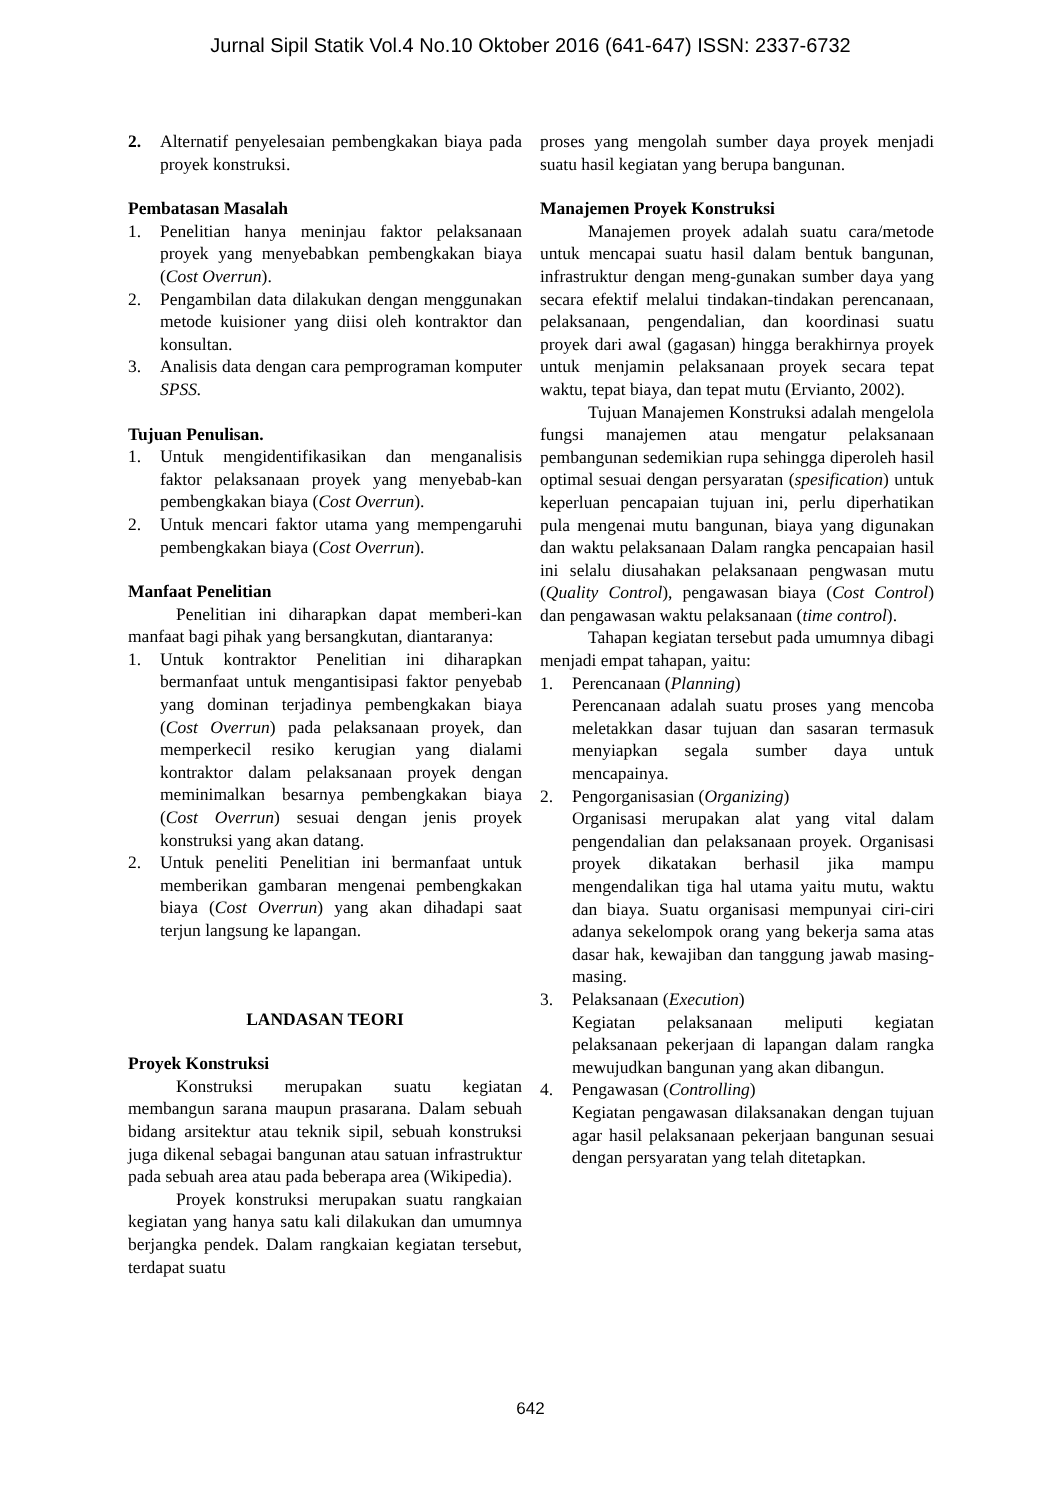Jurnal Sipil Statik Vol.4 No.10 Oktober 2016 (641-647) ISSN: 2337-6732
2. Alternatif penyelesaian pembengkakan biaya pada proyek konstruksi.
Pembatasan Masalah
1. Penelitian hanya meninjau faktor pelaksanaan proyek yang menyebabkan pembengkakan biaya (Cost Overrun).
2. Pengambilan data dilakukan dengan menggunakan metode kuisioner yang diisi oleh kontraktor dan konsultan.
3. Analisis data dengan cara pemprograman komputer SPSS.
Tujuan Penulisan.
1. Untuk mengidentifikasikan dan menganalisis faktor pelaksanaan proyek yang menyebab-kan pembengkakan biaya (Cost Overrun).
2. Untuk mencari faktor utama yang mempengaruhi pembengkakan biaya (Cost Overrun).
Manfaat Penelitian
Penelitian ini diharapkan dapat memberi-kan manfaat bagi pihak yang bersangkutan, diantaranya:
1. Untuk kontraktor Penelitian ini diharapkan bermanfaat untuk mengantisipasi faktor penyebab yang dominan terjadinya pembengkakan biaya (Cost Overrun) pada pelaksanaan proyek, dan memperkecil resiko kerugian yang dialami kontraktor dalam pelaksanaan proyek dengan meminimalkan besarnya pembengkakan biaya (Cost Overrun) sesuai dengan jenis proyek konstruksi yang akan datang.
2. Untuk peneliti Penelitian ini bermanfaat untuk memberikan gambaran mengenai pembengkakan biaya (Cost Overrun) yang akan dihadapi saat terjun langsung ke lapangan.
LANDASAN TEORI
Proyek Konstruksi
Konstruksi merupakan suatu kegiatan membangun sarana maupun prasarana. Dalam sebuah bidang arsitektur atau teknik sipil, sebuah konstruksi juga dikenal sebagai bangunan atau satuan infrastruktur pada sebuah area atau pada beberapa area (Wikipedia).
Proyek konstruksi merupakan suatu rangkaian kegiatan yang hanya satu kali dilakukan dan umumnya berjangka pendek. Dalam rangkaian kegiatan tersebut, terdapat suatu
proses yang mengolah sumber daya proyek menjadi suatu hasil kegiatan yang berupa bangunan.
Manajemen Proyek Konstruksi
Manajemen proyek adalah suatu cara/metode untuk mencapai suatu hasil dalam bentuk bangunan, infrastruktur dengan meng-gunakan sumber daya yang secara efektif melalui tindakan-tindakan perencanaan, pelaksanaan, pengendalian, dan koordinasi suatu proyek dari awal (gagasan) hingga berakhirnya proyek untuk menjamin pelaksanaan proyek secara tepat waktu, tepat biaya, dan tepat mutu (Ervianto, 2002).
Tujuan Manajemen Konstruksi adalah mengelola fungsi manajemen atau mengatur pelaksanaan pembangunan sedemikian rupa sehingga diperoleh hasil optimal sesuai dengan persyaratan (spesification) untuk keperluan pencapaian tujuan ini, perlu diperhatikan pula mengenai mutu bangunan, biaya yang digunakan dan waktu pelaksanaan Dalam rangka pencapaian hasil ini selalu diusahakan pelaksanaan pengwasan mutu (Quality Control), pengawasan biaya (Cost Control) dan pengawasan waktu pelaksanaan (time control).
Tahapan kegiatan tersebut pada umumnya dibagi menjadi empat tahapan, yaitu:
1. Perencanaan (Planning)
Perencanaan adalah suatu proses yang mencoba meletakkan dasar tujuan dan sasaran termasuk menyiapkan segala sumber daya untuk mencapainya.
2. Pengorganisasian (Organizing)
Organisasi merupakan alat yang vital dalam pengendalian dan pelaksanaan proyek. Organisasi proyek dikatakan berhasil jika mampu mengendalikan tiga hal utama yaitu mutu, waktu dan biaya. Suatu organisasi mempunyai ciri-ciri adanya sekelompok orang yang bekerja sama atas dasar hak, kewajiban dan tanggung jawab masing-masing.
3. Pelaksanaan (Execution)
Kegiatan pelaksanaan meliputi kegiatan pelaksanaan pekerjaan di lapangan dalam rangka mewujudkan bangunan yang akan dibangun.
4. Pengawasan (Controlling)
Kegiatan pengawasan dilaksanakan dengan tujuan agar hasil pelaksanaan pekerjaan bangunan sesuai dengan persyaratan yang telah ditetapkan.
642